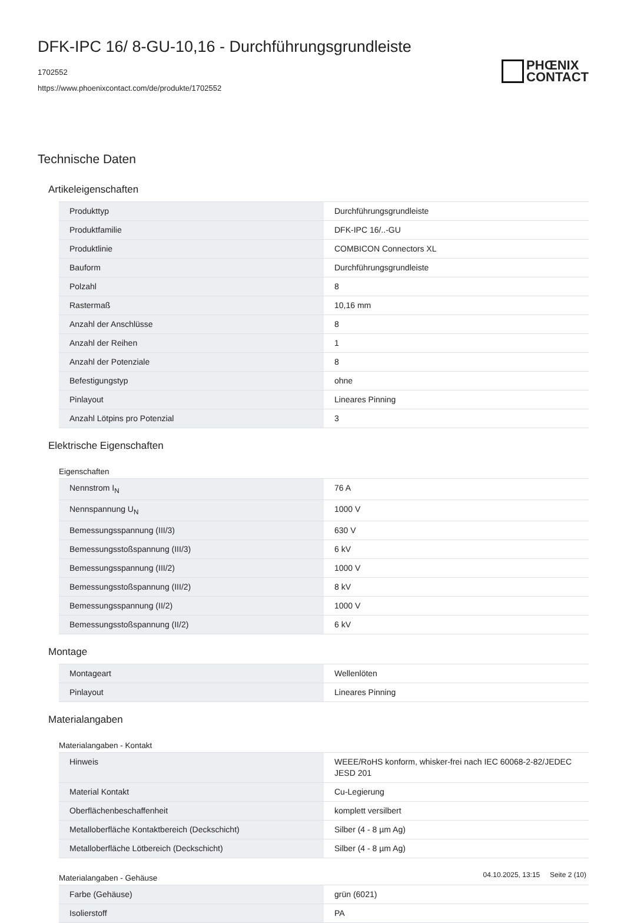DFK-IPC 16/ 8-GU-10,16 - Durchführungsgrundleiste
1702552
https://www.phoenixcontact.com/de/produkte/1702552
PHŒNIX
CONTACT
Technische Daten
Artikeleigenschaften
| Produkttyp | Durchführungsgrundleiste |
| Produktfamilie | DFK-IPC 16/..-GU |
| Produktlinie | COMBICON Connectors XL |
| Bauform | Durchführungsgrundleiste |
| Polzahl | 8 |
| Rastermaß | 10,16 mm |
| Anzahl der Anschlüsse | 8 |
| Anzahl der Reihen | 1 |
| Anzahl der Potenziale | 8 |
| Befestigungstyp | ohne |
| Pinlayout | Lineares Pinning |
| Anzahl Lötpins pro Potenzial | 3 |
Elektrische Eigenschaften
Eigenschaften
| Nennstrom I<sub>N</sub> | 76 A |
| Nennspannung U<sub>N</sub> | 1000 V |
| Bemessungsspannung (III/3) | 630 V |
| Bemessungsstoßspannung (III/3) | 6 kV |
| Bemessungsspannung (III/2) | 1000 V |
| Bemessungsstoßspannung (III/2) | 8 kV |
| Bemessungsspannung (II/2) | 1000 V |
| Bemessungsstoßspannung (II/2) | 6 kV |
Montage
| Montageart | Wellenlöten |
| Pinlayout | Lineares Pinning |
Materialangaben
Materialangaben - Kontakt
| Hinweis | WEEE/RoHS konform, whisker-frei nach IEC 60068-2-82/JEDEC JESD 201 |
| Material Kontakt | Cu-Legierung |
| Oberflächenbeschaffenheit | komplett versilbert |
| Metalloberfläche Kontaktbereich (Deckschicht) | Silber (4 - 8 µm Ag) |
| Metalloberfläche Lötbereich (Deckschicht) | Silber (4 - 8 µm Ag) |
Materialangaben - Gehäuse
| Farbe (Gehäuse) | grün (6021) |
| Isolierstoff | PA |
04.10.2025, 13:15 Seite 2 (10)